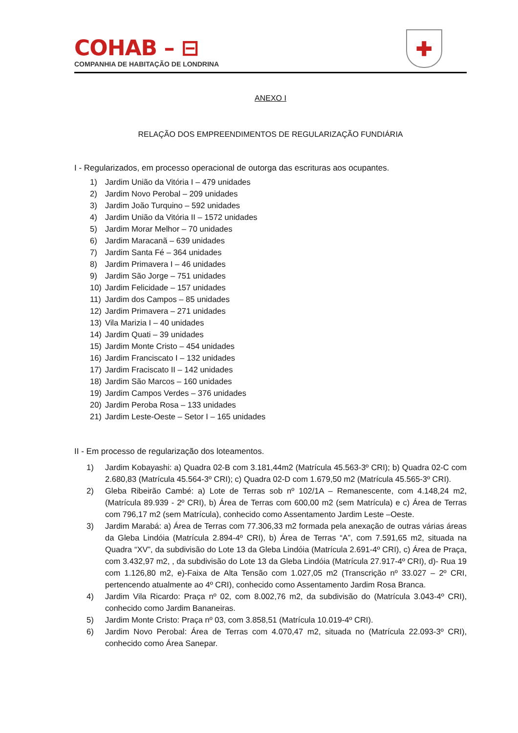COHAB – ⊟
COMPANHIA DE HABITAÇÃO DE LONDRINA
✚
ANEXO I
RELAÇÃO DOS EMPREENDIMENTOS DE REGULARIZAÇÃO FUNDIÁRIA
I - Regularizados, em processo operacional de outorga das escrituras aos ocupantes.
1) Jardim União da Vitória I – 479 unidades
2) Jardim Novo Perobal – 209 unidades
3) Jardim João Turquino – 592 unidades
4) Jardim União da Vitória II – 1572 unidades
5) Jardim Morar Melhor – 70 unidades
6) Jardim Maracanã – 639 unidades
7) Jardim Santa Fé – 364 unidades
8) Jardim Primavera I – 46 unidades
9) Jardim São Jorge – 751 unidades
10) Jardim Felicidade – 157 unidades
11) Jardim dos Campos – 85 unidades
12) Jardim Primavera – 271 unidades
13) Vila Marizia I – 40 unidades
14) Jardim Quati – 39 unidades
15) Jardim Monte Cristo – 454 unidades
16) Jardim Franciscato I – 132 unidades
17) Jardim Fraciscato II – 142 unidades
18) Jardim São Marcos – 160 unidades
19) Jardim Campos Verdes – 376 unidades
20) Jardim Peroba Rosa – 133 unidades
21) Jardim Leste-Oeste – Setor I – 165 unidades
II - Em processo de regularização dos loteamentos.
1) Jardim Kobayashi: a) Quadra 02-B com 3.181,44m2 (Matrícula 45.563-3º CRI); b) Quadra 02-C com 2.680,83 (Matrícula 45.564-3º CRI); c) Quadra 02-D com 1.679,50 m2 (Matrícula 45.565-3º CRI).
2) Gleba Ribeirão Cambé: a) Lote de Terras sob nº 102/1A – Remanescente, com 4.148,24 m2, (Matrícula 89.939 - 2º CRI), b) Área de Terras com 600,00 m2 (sem Matrícula) e c) Área de Terras com 796,17 m2 (sem Matrícula), conhecido como Assentamento Jardim Leste –Oeste.
3) Jardim Marabá: a) Área de Terras com 77.306,33 m2 formada pela anexação de outras várias áreas da Gleba Lindóia (Matrícula 2.894-4º CRI), b) Área de Terras “A”, com 7.591,65 m2, situada na Quadra “XV”, da subdivisão do Lote 13 da Gleba Lindóia (Matrícula 2.691-4º CRI), c) Área de Praça, com 3.432,97 m2, , da subdivisão do Lote 13 da Gleba Lindóia (Matrícula 27.917-4º CRI), d)- Rua 19 com 1.126,80 m2, e)-Faixa de Alta Tensão com 1.027,05 m2 (Transcrição nº 33.027 – 2º CRI, pertencendo atualmente ao 4º CRI), conhecido como Assentamento Jardim Rosa Branca.
4) Jardim Vila Ricardo: Praça nº 02, com 8.002,76 m2, da subdivisão do (Matrícula 3.043-4º CRI), conhecido como Jardim Bananeiras.
5) Jardim Monte Cristo: Praça nº 03, com 3.858,51 (Matrícula 10.019-4º CRI).
6) Jardim Novo Perobal: Área de Terras com 4.070,47 m2, situada no (Matrícula 22.093-3º CRI), conhecido como Área Sanepar.